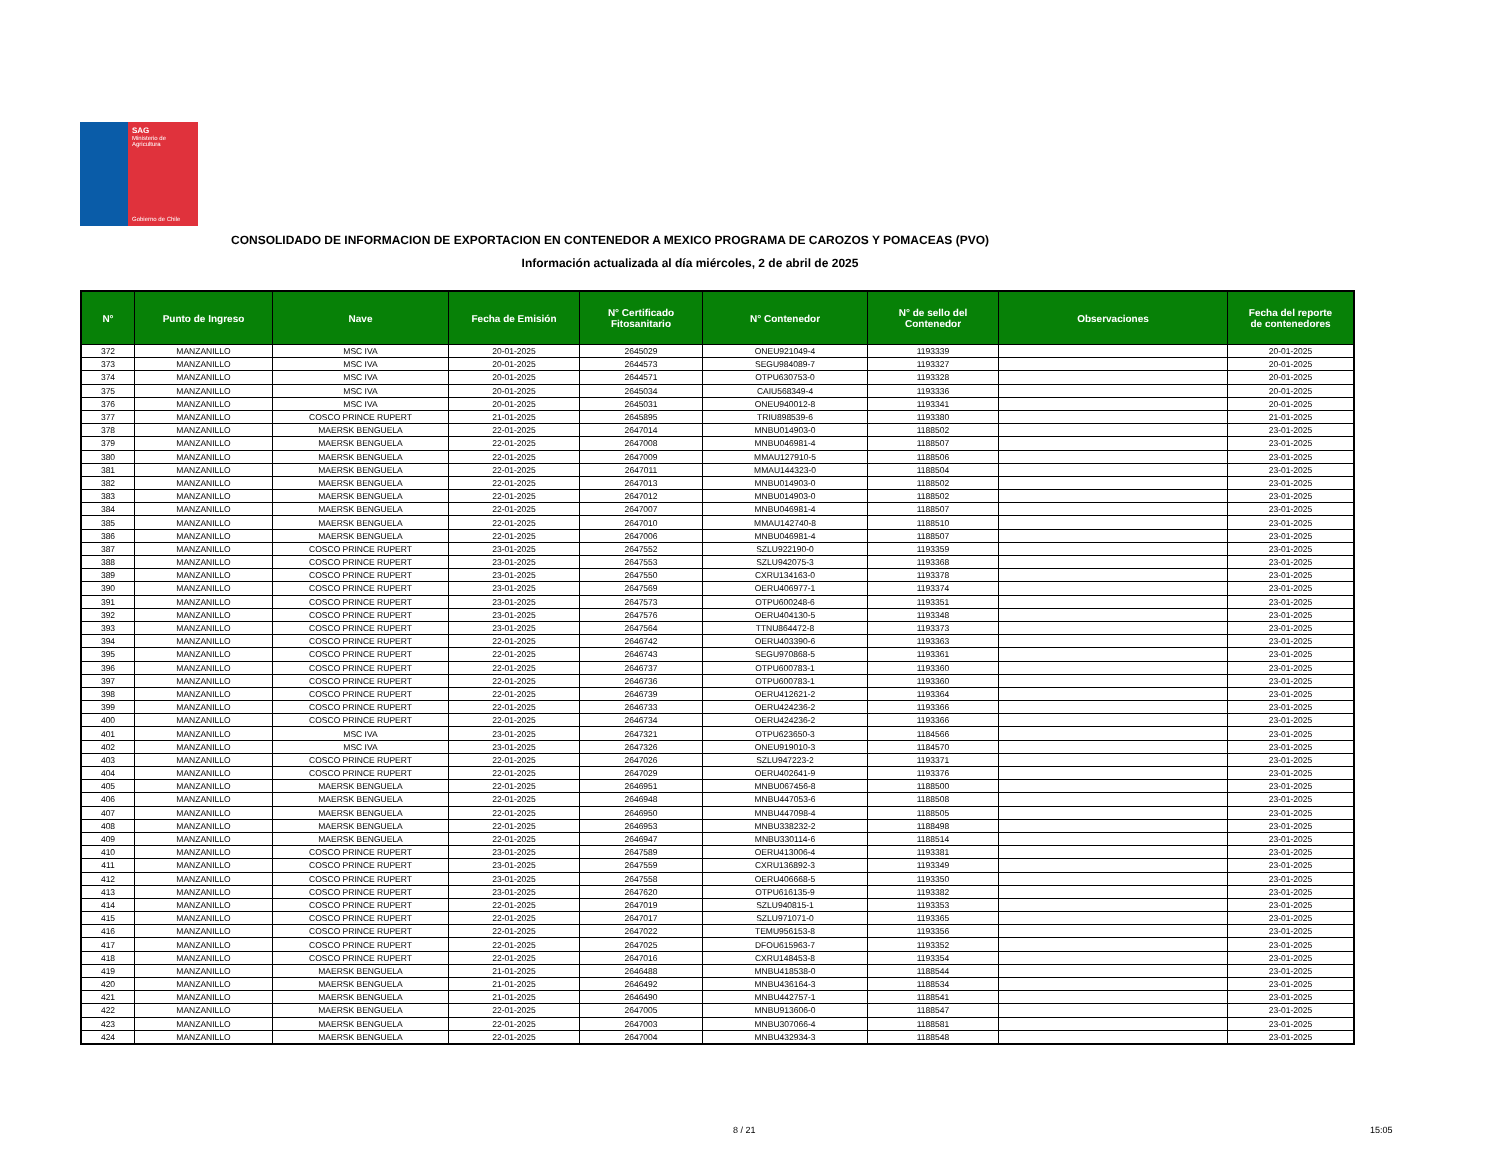SAG
Ministerio de
Agricultura
Gobierno de Chile
CONSOLIDADO DE INFORMACION DE EXPORTACION EN CONTENEDOR A MEXICO PROGRAMA DE CAROZOS Y POMACEAS (PVO)
Información actualizada al día miércoles, 2 de abril de 2025
| N° | Punto de Ingreso | Nave | Fecha de Emisión | N° Certificado Fitosanitario | N° Contenedor | N° de sello del Contenedor | Observaciones | Fecha del reporte de contenedores |
| --- | --- | --- | --- | --- | --- | --- | --- | --- |
| 372 | MANZANILLO | MSC IVA | 20-01-2025 | 2645029 | ONEU921049-4 | 1193339 | | 20-01-2025 |
| 373 | MANZANILLO | MSC IVA | 20-01-2025 | 2644573 | SEGU984089-7 | 1193327 | | 20-01-2025 |
| 374 | MANZANILLO | MSC IVA | 20-01-2025 | 2644571 | OTPU630753-0 | 1193328 | | 20-01-2025 |
| 375 | MANZANILLO | MSC IVA | 20-01-2025 | 2645034 | CAIU568349-4 | 1193336 | | 20-01-2025 |
| 376 | MANZANILLO | MSC IVA | 20-01-2025 | 2645031 | ONEU940012-8 | 1193341 | | 20-01-2025 |
| 377 | MANZANILLO | COSCO PRINCE RUPERT | 21-01-2025 | 2645895 | TRIU898539-6 | 1193380 | | 21-01-2025 |
| 378 | MANZANILLO | MAERSK BENGUELA | 22-01-2025 | 2647014 | MNBU014903-0 | 1188502 | | 23-01-2025 |
| 379 | MANZANILLO | MAERSK BENGUELA | 22-01-2025 | 2647008 | MNBU046981-4 | 1188507 | | 23-01-2025 |
| 380 | MANZANILLO | MAERSK BENGUELA | 22-01-2025 | 2647009 | MMAU127910-5 | 1188506 | | 23-01-2025 |
| 381 | MANZANILLO | MAERSK BENGUELA | 22-01-2025 | 2647011 | MMAU144323-0 | 1188504 | | 23-01-2025 |
| 382 | MANZANILLO | MAERSK BENGUELA | 22-01-2025 | 2647013 | MNBU014903-0 | 1188502 | | 23-01-2025 |
| 383 | MANZANILLO | MAERSK BENGUELA | 22-01-2025 | 2647012 | MNBU014903-0 | 1188502 | | 23-01-2025 |
| 384 | MANZANILLO | MAERSK BENGUELA | 22-01-2025 | 2647007 | MNBU046981-4 | 1188507 | | 23-01-2025 |
| 385 | MANZANILLO | MAERSK BENGUELA | 22-01-2025 | 2647010 | MMAU142740-8 | 1188510 | | 23-01-2025 |
| 386 | MANZANILLO | MAERSK BENGUELA | 22-01-2025 | 2647006 | MNBU046981-4 | 1188507 | | 23-01-2025 |
| 387 | MANZANILLO | COSCO PRINCE RUPERT | 23-01-2025 | 2647552 | SZLU922190-0 | 1193359 | | 23-01-2025 |
| 388 | MANZANILLO | COSCO PRINCE RUPERT | 23-01-2025 | 2647553 | SZLU942075-3 | 1193368 | | 23-01-2025 |
| 389 | MANZANILLO | COSCO PRINCE RUPERT | 23-01-2025 | 2647550 | CXRU134163-0 | 1193378 | | 23-01-2025 |
| 390 | MANZANILLO | COSCO PRINCE RUPERT | 23-01-2025 | 2647569 | OERU406977-1 | 1193374 | | 23-01-2025 |
| 391 | MANZANILLO | COSCO PRINCE RUPERT | 23-01-2025 | 2647573 | OTPU600248-6 | 1193351 | | 23-01-2025 |
| 392 | MANZANILLO | COSCO PRINCE RUPERT | 23-01-2025 | 2647576 | OERU404130-5 | 1193348 | | 23-01-2025 |
| 393 | MANZANILLO | COSCO PRINCE RUPERT | 23-01-2025 | 2647564 | TTNU864472-8 | 1193373 | | 23-01-2025 |
| 394 | MANZANILLO | COSCO PRINCE RUPERT | 22-01-2025 | 2646742 | OERU403390-6 | 1193363 | | 23-01-2025 |
| 395 | MANZANILLO | COSCO PRINCE RUPERT | 22-01-2025 | 2646743 | SEGU970868-5 | 1193361 | | 23-01-2025 |
| 396 | MANZANILLO | COSCO PRINCE RUPERT | 22-01-2025 | 2646737 | OTPU600783-1 | 1193360 | | 23-01-2025 |
| 397 | MANZANILLO | COSCO PRINCE RUPERT | 22-01-2025 | 2646736 | OTPU600783-1 | 1193360 | | 23-01-2025 |
| 398 | MANZANILLO | COSCO PRINCE RUPERT | 22-01-2025 | 2646739 | OERU412621-2 | 1193364 | | 23-01-2025 |
| 399 | MANZANILLO | COSCO PRINCE RUPERT | 22-01-2025 | 2646733 | OERU424236-2 | 1193366 | | 23-01-2025 |
| 400 | MANZANILLO | COSCO PRINCE RUPERT | 22-01-2025 | 2646734 | OERU424236-2 | 1193366 | | 23-01-2025 |
| 401 | MANZANILLO | MSC IVA | 23-01-2025 | 2647321 | OTPU623650-3 | 1184566 | | 23-01-2025 |
| 402 | MANZANILLO | MSC IVA | 23-01-2025 | 2647326 | ONEU919010-3 | 1184570 | | 23-01-2025 |
| 403 | MANZANILLO | COSCO PRINCE RUPERT | 22-01-2025 | 2647026 | SZLU947223-2 | 1193371 | | 23-01-2025 |
| 404 | MANZANILLO | COSCO PRINCE RUPERT | 22-01-2025 | 2647029 | OERU402641-9 | 1193376 | | 23-01-2025 |
| 405 | MANZANILLO | MAERSK BENGUELA | 22-01-2025 | 2646951 | MNBU067456-8 | 1188500 | | 23-01-2025 |
| 406 | MANZANILLO | MAERSK BENGUELA | 22-01-2025 | 2646948 | MNBU447053-6 | 1188508 | | 23-01-2025 |
| 407 | MANZANILLO | MAERSK BENGUELA | 22-01-2025 | 2646950 | MNBU447098-4 | 1188505 | | 23-01-2025 |
| 408 | MANZANILLO | MAERSK BENGUELA | 22-01-2025 | 2646953 | MNBU338232-2 | 1188498 | | 23-01-2025 |
| 409 | MANZANILLO | MAERSK BENGUELA | 22-01-2025 | 2646947 | MNBU330114-6 | 1188514 | | 23-01-2025 |
| 410 | MANZANILLO | COSCO PRINCE RUPERT | 23-01-2025 | 2647589 | OERU413006-4 | 1193381 | | 23-01-2025 |
| 411 | MANZANILLO | COSCO PRINCE RUPERT | 23-01-2025 | 2647559 | CXRU136892-3 | 1193349 | | 23-01-2025 |
| 412 | MANZANILLO | COSCO PRINCE RUPERT | 23-01-2025 | 2647558 | OERU406668-5 | 1193350 | | 23-01-2025 |
| 413 | MANZANILLO | COSCO PRINCE RUPERT | 23-01-2025 | 2647620 | OTPU616135-9 | 1193382 | | 23-01-2025 |
| 414 | MANZANILLO | COSCO PRINCE RUPERT | 22-01-2025 | 2647019 | SZLU940815-1 | 1193353 | | 23-01-2025 |
| 415 | MANZANILLO | COSCO PRINCE RUPERT | 22-01-2025 | 2647017 | SZLU971071-0 | 1193365 | | 23-01-2025 |
| 416 | MANZANILLO | COSCO PRINCE RUPERT | 22-01-2025 | 2647022 | TEMU956153-8 | 1193356 | | 23-01-2025 |
| 417 | MANZANILLO | COSCO PRINCE RUPERT | 22-01-2025 | 2647025 | DFOU615963-7 | 1193352 | | 23-01-2025 |
| 418 | MANZANILLO | COSCO PRINCE RUPERT | 22-01-2025 | 2647016 | CXRU148453-8 | 1193354 | | 23-01-2025 |
| 419 | MANZANILLO | MAERSK BENGUELA | 21-01-2025 | 2646488 | MNBU418538-0 | 1188544 | | 23-01-2025 |
| 420 | MANZANILLO | MAERSK BENGUELA | 21-01-2025 | 2646492 | MNBU436164-3 | 1188534 | | 23-01-2025 |
| 421 | MANZANILLO | MAERSK BENGUELA | 21-01-2025 | 2646490 | MNBU442757-1 | 1188541 | | 23-01-2025 |
| 422 | MANZANILLO | MAERSK BENGUELA | 22-01-2025 | 2647005 | MNBU913606-0 | 1188547 | | 23-01-2025 |
| 423 | MANZANILLO | MAERSK BENGUELA | 22-01-2025 | 2647003 | MNBU307066-4 | 1188581 | | 23-01-2025 |
| 424 | MANZANILLO | MAERSK BENGUELA | 22-01-2025 | 2647004 | MNBU432934-3 | 1188548 | | 23-01-2025 |
8 / 21 15:05